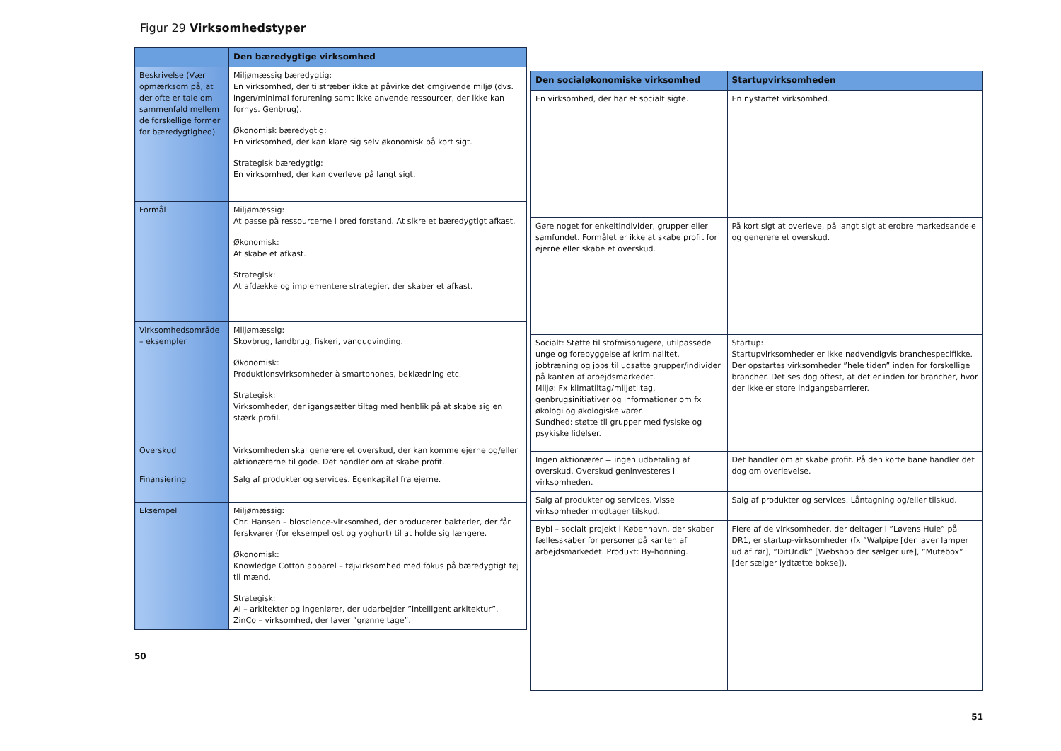Figur 29 Virksomhedstyper
| | Den bæredygtige virksomhed |
| --- | --- |
| Beskrivelse (Vær opmærksom på, at der ofte er tale om sammenfald mellem de forskellige former for bæredygtighed) | Miljømæssig bæredygtig: En virksomhed, der tilstræber ikke at påvirke det omgivende miljø (dvs. ingen/minimal forurening samt ikke anvende ressourcer, der ikke kan fornys. Genbrug). Økonomisk bæredygtig: En virksomhed, der kan klare sig selv økonomisk på kort sigt. Strategisk bæredygtig: En virksomhed, der kan overleve på langt sigt. |
| Formål | Miljømæssig: At passe på ressourcerne i bred forstand. At sikre et bæredygtigt afkast. Økonomisk: At skabe et afkast. Strategisk: At afdække og implementere strategier, der skaber et afkast. |
| Virksomhedsområde – eksempler | Miljømæssig: Skovbrug, landbrug, fiskeri, vandudvinding. Økonomisk: Produktionsvirksomheder à smartphones, beklædning etc. Strategisk: Virksomheder, der igangsætter tiltag med henblik på at skabe sig en stærk profil. |
| Overskud | Virksomheden skal generere et overskud, der kan komme ejerne og/eller aktionærerne til gode. Det handler om at skabe profit. |
| Finansiering | Salg af produkter og services. Egenkapital fra ejerne. |
| Eksempel | Miljømæssig: Chr. Hansen – bioscience-virksomhed, der producerer bakterier, der får ferskvarer (for eksempel ost og yoghurt) til at holde sig længere. Økonomisk: Knowledge Cotton apparel – tøjvirksomhed med fokus på bæredygtigt tøj til mænd. Strategisk: AI – arkitekter og ingeniører, der udarbejder ”intelligent arkitektur”. ZinCo – virksomhed, der laver ”grønne tage”. |
50
| Den socialøkonomiske virksomhed | Startupvirksomheden |
| --- | --- |
| En virksomhed, der har et socialt sigte. | En nystartet virksomhed. |
| Gøre noget for enkeltindivider, grupper eller samfundet. Formålet er ikke at skabe profit for ejerne eller skabe et overskud. | På kort sigt at overleve, på langt sigt at erobre markedsandele og generere et overskud. |
| Socialt: Støtte til stofmisbrugere, utilpassede unge og forebyggelse af kriminalitet, jobtræning og jobs til udsatte grupper/individer på kanten af arbejdsmarkedet. Miljø: Fx klimatiltag/miljøtiltag, genbrugsinitiativer og informationer om fx økologi og økologiske varer. Sundhed: støtte til grupper med fysiske og psykiske lidelser. | Startup: Startupvirksomheder er ikke nødvendigvis branchespecifikke. Der opstartes virksomheder ”hele tiden” inden for forskellige brancher. Det ses dog oftest, at det er inden for brancher, hvor der ikke er store indgangsbarrierer. |
| Ingen aktionærer = ingen udbetaling af overskud. Overskud geninvesteres i virksomheden. | Det handler om at skabe profit. På den korte bane handler det dog om overlevelse. |
| Salg af produkter og services. Visse virksomheder modtager tilskud. | Salg af produkter og services. Låntagning og/eller tilskud. |
| Bybi – socialt projekt i København, der skaber fællesskaber for personer på kanten af arbejdsmarkedet. Produkt: By-honning. | Flere af de virksomheder, der deltager i ”Løvens Hule” på DR1, er startup-virksomheder (fx ”Walpipe [der laver lamper ud af rør], ”DitUr.dk” [Webshop der sælger ure], ”Mutebox” [der sælger lydtætte bokse]). |
51